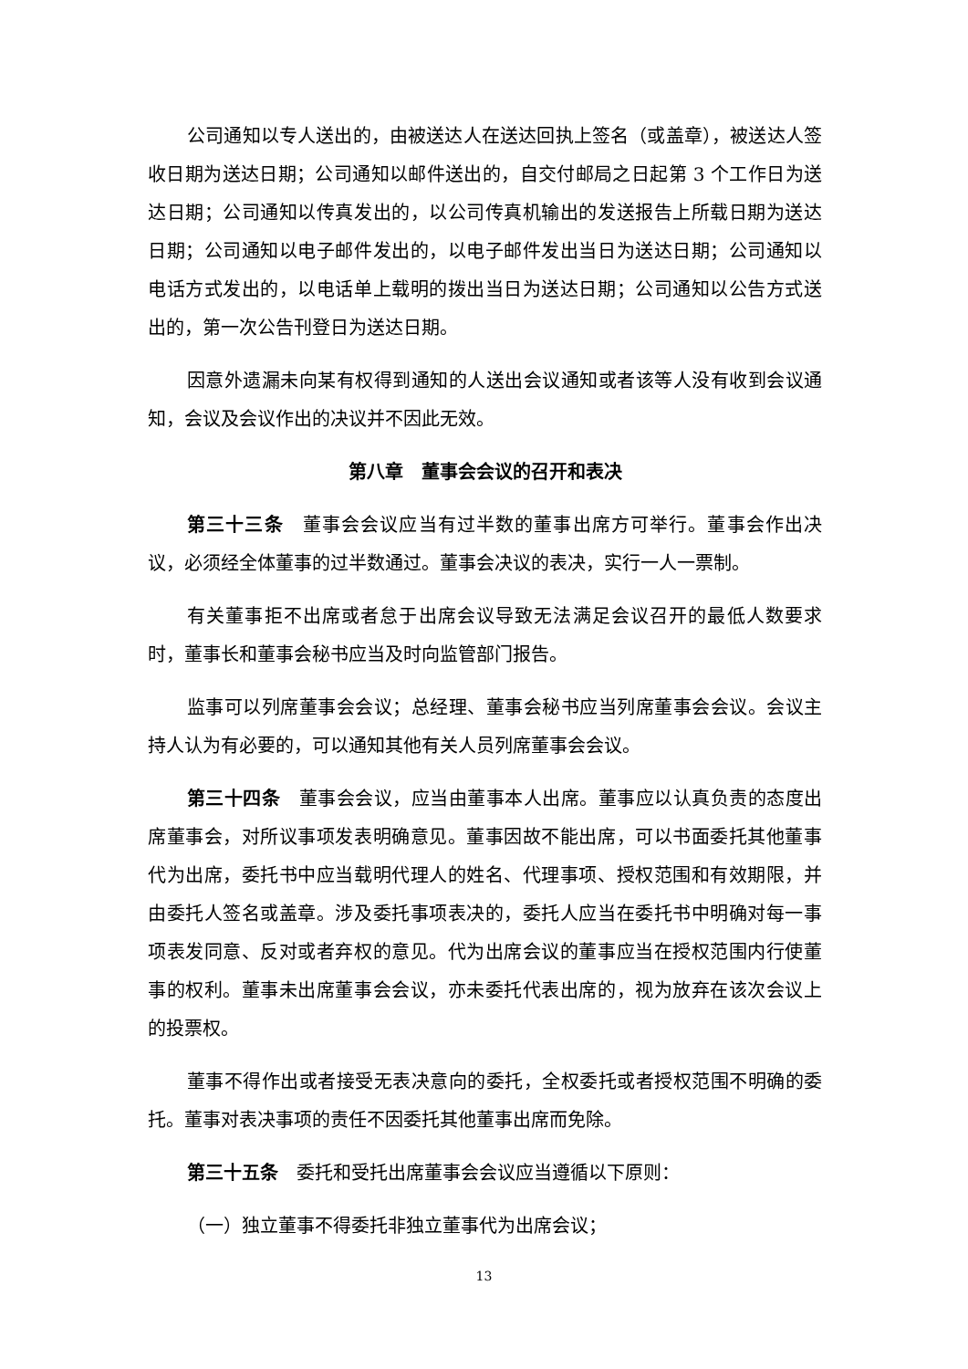公司通知以专人送出的，由被送达人在送达回执上签名（或盖章），被送达人签收日期为送达日期；公司通知以邮件送出的，自交付邮局之日起第 3 个工作日为送达日期；公司通知以传真发出的，以公司传真机输出的发送报告上所载日期为送达日期；公司通知以电子邮件发出的，以电子邮件发出当日为送达日期；公司通知以电话方式发出的，以电话单上载明的拨出当日为送达日期；公司通知以公告方式送出的，第一次公告刊登日为送达日期。
因意外遗漏未向某有权得到通知的人送出会议通知或者该等人没有收到会议通知，会议及会议作出的决议并不因此无效。
第八章　董事会会议的召开和表决
第三十三条　董事会会议应当有过半数的董事出席方可举行。董事会作出决议，必须经全体董事的过半数通过。董事会决议的表决，实行一人一票制。
有关董事拒不出席或者怠于出席会议导致无法满足会议召开的最低人数要求时，董事长和董事会秘书应当及时向监管部门报告。
监事可以列席董事会会议；总经理、董事会秘书应当列席董事会会议。会议主持人认为有必要的，可以通知其他有关人员列席董事会会议。
第三十四条　董事会会议，应当由董事本人出席。董事应以认真负责的态度出席董事会，对所议事项发表明确意见。董事因故不能出席，可以书面委托其他董事代为出席，委托书中应当载明代理人的姓名、代理事项、授权范围和有效期限，并由委托人签名或盖章。涉及委托事项表决的，委托人应当在委托书中明确对每一事项表发同意、反对或者弃权的意见。代为出席会议的董事应当在授权范围内行使董事的权利。董事未出席董事会会议，亦未委托代表出席的，视为放弃在该次会议上的投票权。
董事不得作出或者接受无表决意向的委托，全权委托或者授权范围不明确的委托。董事对表决事项的责任不因委托其他董事出席而免除。
第三十五条　委托和受托出席董事会会议应当遵循以下原则：
（一）独立董事不得委托非独立董事代为出席会议；
13